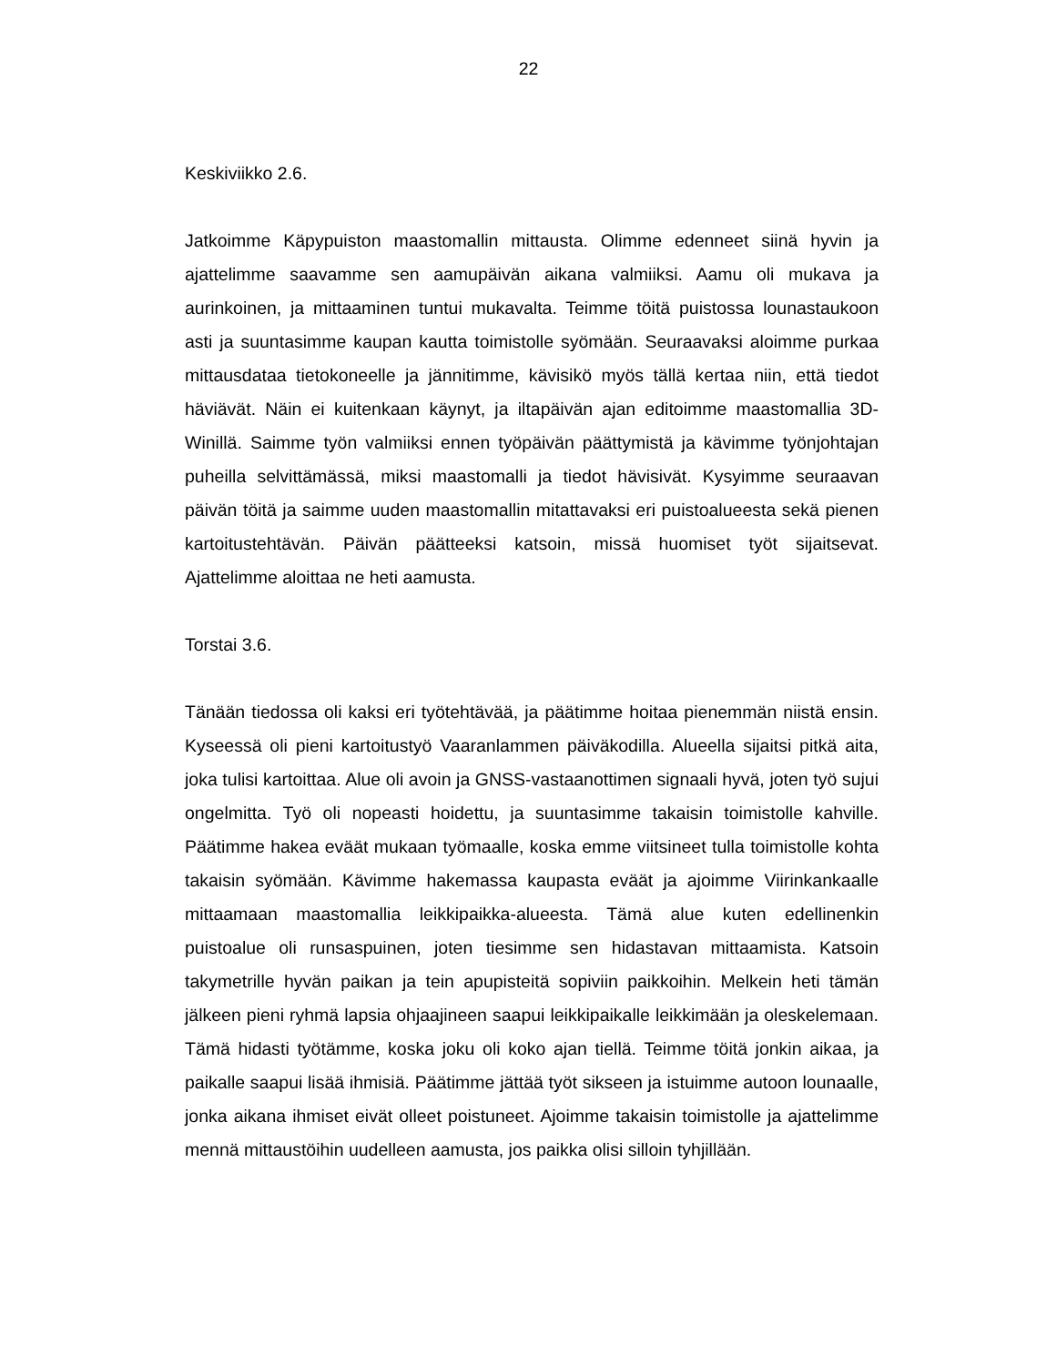22
Keskiviikko 2.6.
Jatkoimme Käpypuiston maastomallin mittausta. Olimme edenneet siinä hyvin ja ajattelimme saavamme sen aamupäivän aikana valmiiksi. Aamu oli mukava ja aurinkoinen, ja mittaaminen tuntui mukavalta. Teimme töitä puistossa lounastau­koon asti ja suuntasimme kaupan kautta toimistolle syömään. Seuraavaksi aloimme purkaa mittausdataa tietokoneelle ja jännitimme, kävisikö myös tällä kertaa niin, että tiedot häviävät. Näin ei kuitenkaan käynyt, ja iltapäivän ajan edi­toimme maastomallia 3D-Winillä. Saimme työn valmiiksi ennen työpäivän päätty­mistä ja kävimme työnjohtajan puheilla selvittämässä, miksi maastomalli ja tiedot hävisivät. Kysyimme seuraavan päivän töitä ja saimme uuden maastomallin mi­tattavaksi eri puistoalueesta sekä pienen kartoitustehtävän. Päivän päätteeksi katsoin, missä huomiset työt sijaitsevat. Ajattelimme aloittaa ne heti aamusta.
Torstai 3.6.
Tänään tiedossa oli kaksi eri työtehtävää, ja päätimme hoitaa pienemmän niistä ensin. Kyseessä oli pieni kartoitustyö Vaaranlammen päiväkodilla. Alueella si­jaitsi pitkä aita, joka tulisi kartoittaa. Alue oli avoin ja GNSS-vastaanottimen sig­naali hyvä, joten työ sujui ongelmitta. Työ oli nopeasti hoidettu, ja suuntasimme takaisin toimistolle kahville. Päätimme hakea eväät mukaan työmaalle, koska emme viitsineet tulla toimistolle kohta takaisin syömään. Kävimme hakemassa kaupasta eväät ja ajoimme Viirinkankaalle mittaamaan maastomallia leikki­paikka-alueesta. Tämä alue kuten edellinenkin puistoalue oli runsaspuinen, joten tiesimme sen hidastavan mittaamista. Katsoin takymetrille hyvän paikan ja tein apupisteitä sopiviin paikkoihin. Melkein heti tämän jälkeen pieni ryhmä lapsia oh­jaajineen saapui leikkipaikalle leikkimään ja oleskelemaan. Tämä hidasti työ­tämme, koska joku oli koko ajan tiellä. Teimme töitä jonkin aikaa, ja paikalle saa­pui lisää ihmisiä. Päätimme jättää työt sikseen ja istuimme autoon lounaalle, jonka aikana ihmiset eivät olleet poistuneet. Ajoimme takaisin toimistolle ja ajat­telimme mennä mittaustöihin uudelleen aamusta, jos paikka olisi silloin tyhjillään.